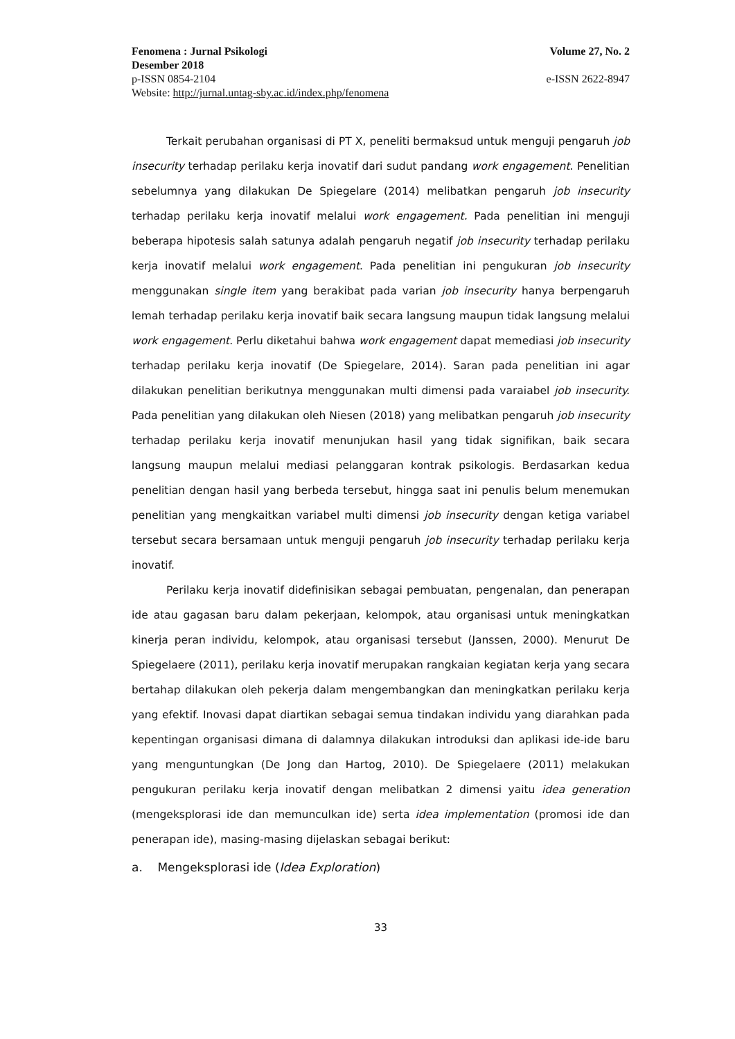Fenomena : Jurnal Psikologi Volume 27, No. 2
Desember 2018
p-ISSN 0854-2104 e-ISSN 2622-8947
Website: http://jurnal.untag-sby.ac.id/index.php/fenomena
Terkait perubahan organisasi di PT X, peneliti bermaksud untuk menguji pengaruh job insecurity terhadap perilaku kerja inovatif dari sudut pandang work engagement. Penelitian sebelumnya yang dilakukan De Spiegelare (2014) melibatkan pengaruh job insecurity terhadap perilaku kerja inovatif melalui work engagement. Pada penelitian ini menguji beberapa hipotesis salah satunya adalah pengaruh negatif job insecurity terhadap perilaku kerja inovatif melalui work engagement. Pada penelitian ini pengukuran job insecurity menggunakan single item yang berakibat pada varian job insecurity hanya berpengaruh lemah terhadap perilaku kerja inovatif baik secara langsung maupun tidak langsung melalui work engagement. Perlu diketahui bahwa work engagement dapat memediasi job insecurity terhadap perilaku kerja inovatif (De Spiegelare, 2014). Saran pada penelitian ini agar dilakukan penelitian berikutnya menggunakan multi dimensi pada varaiabel job insecurity. Pada penelitian yang dilakukan oleh Niesen (2018) yang melibatkan pengaruh job insecurity terhadap perilaku kerja inovatif menunjukan hasil yang tidak signifikan, baik secara langsung maupun melalui mediasi pelanggaran kontrak psikologis. Berdasarkan kedua penelitian dengan hasil yang berbeda tersebut, hingga saat ini penulis belum menemukan penelitian yang mengkaitkan variabel multi dimensi job insecurity dengan ketiga variabel tersebut secara bersamaan untuk menguji pengaruh job insecurity terhadap perilaku kerja inovatif.
Perilaku kerja inovatif didefinisikan sebagai pembuatan, pengenalan, dan penerapan ide atau gagasan baru dalam pekerjaan, kelompok, atau organisasi untuk meningkatkan kinerja peran individu, kelompok, atau organisasi tersebut (Janssen, 2000). Menurut De Spiegelaere (2011), perilaku kerja inovatif merupakan rangkaian kegiatan kerja yang secara bertahap dilakukan oleh pekerja dalam mengembangkan dan meningkatkan perilaku kerja yang efektif. Inovasi dapat diartikan sebagai semua tindakan individu yang diarahkan pada kepentingan organisasi dimana di dalamnya dilakukan introduksi dan aplikasi ide-ide baru yang menguntungkan (De Jong dan Hartog, 2010). De Spiegelaere (2011) melakukan pengukuran perilaku kerja inovatif dengan melibatkan 2 dimensi yaitu idea generation (mengeksplorasi ide dan memunculkan ide) serta idea implementation (promosi ide dan penerapan ide), masing-masing dijelaskan sebagai berikut:
a. Mengeksplorasi ide (Idea Exploration)
33